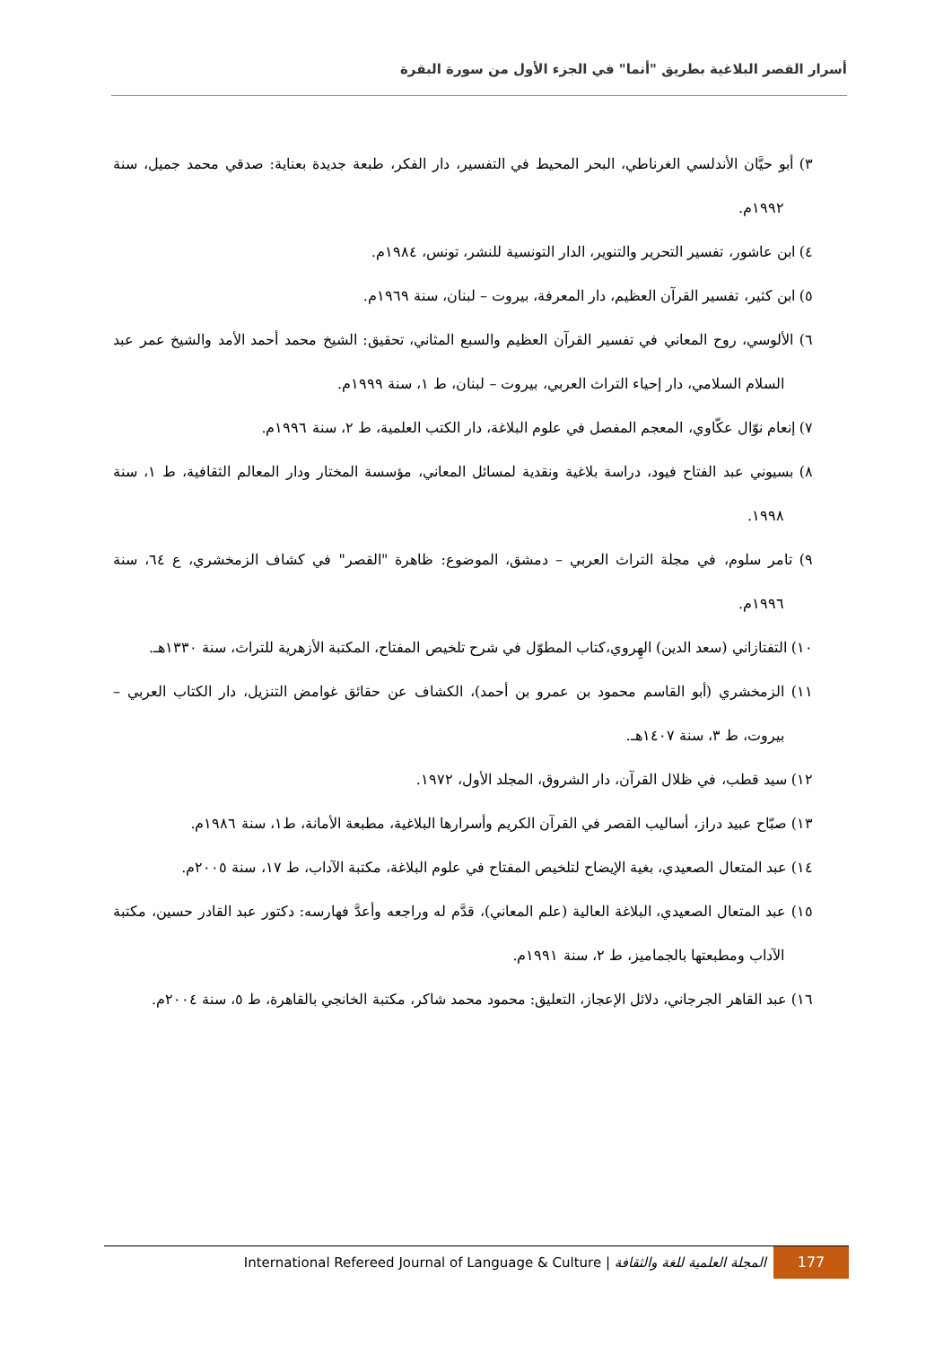أسرار القصر البلاغية بطريق "أنما" في الجزء الأول من سورة البقرة
٣) أبو حيَّان الأندلسي الغرناطي، البحر المحيط في التفسير، دار الفكر، طبعة جديدة بعناية: صدقي محمد جميل، سنة ١٩٩٢م.
٤) ابن عاشور، تفسير التحرير والتنوير، الدار التونسية للنشر، تونس، ١٩٨٤م.
٥) ابن كثير، تفسير القرآن العظيم، دار المعرفة، بيروت – لبنان، سنة ١٩٦٩م.
٦) الألوسي، روح المعاني في تفسير القرآن العظيم والسبع المثاني، تحقيق: الشيخ محمد أحمد الأمد والشيخ عمر عبد السلام السلامي، دار إحياء التراث العربي، بيروت – لبنان، ط ١، سنة ١٩٩٩م.
٧) إنعام نوّال عكّاوي، المعجم المفصل في علوم البلاغة، دار الكتب العلمية، ط ٢، سنة ١٩٩٦م.
٨) بسيوني عبد الفتاح فيود، دراسة بلاغية ونقدية لمسائل المعاني، مؤسسة المختار ودار المعالم الثقافية، ط ١، سنة ١٩٩٨.
٩) تامر سلوم، في مجلة التراث العربي – دمشق، الموضوع: ظاهرة "القصر" في كشاف الزمخشري، ع ٦٤، سنة ١٩٩٦م.
١٠) التفتازاني (سعد الدين) الهِروي،كتاب المطوّل في شرح تلخيص المفتاح، المكتبة الأزهرية للتراث، سنة ١٣٣٠هـ.
١١) الزمخشري (أبو القاسم محمود بن عمرو بن أحمد)، الكشاف عن حقائق غوامض التنزيل، دار الكتاب العربي – بيروت، ط ٣، سنة ١٤٠٧هـ.
١٢) سيد قطب، في ظلال القرآن، دار الشروق، المجلد الأول، ١٩٧٢.
١٣) صبّاح عبيد دراز، أساليب القصر في القرآن الكريم وأسرارها البلاغية، مطبعة الأمانة، ط١، سنة ١٩٨٦م.
١٤) عبد المتعال الصعيدي، بغية الإيضاح لتلخيص المفتاح في علوم البلاغة، مكتبة الآداب، ط ١٧، سنة ٢٠٠٥م.
١٥) عبد المتعال الصعيدي، البلاغة العالية (علم المعاني)، قدَّم له وراجعه وأعدَّ فهارسه: دكتور عبد القادر حسين، مكتبة الآداب ومطبعتها بالجماميز، ط ٢، سنة ١٩٩١م.
١٦) عبد القاهر الجرجاني، دلائل الإعجاز، التعليق: محمود محمد شاكر، مكتبة الخانجي بالقاهرة، ط ٥، سنة ٢٠٠٤م.
177
المجلة العلمية للغة والثقافة | International Refereed Journal of Language & Culture